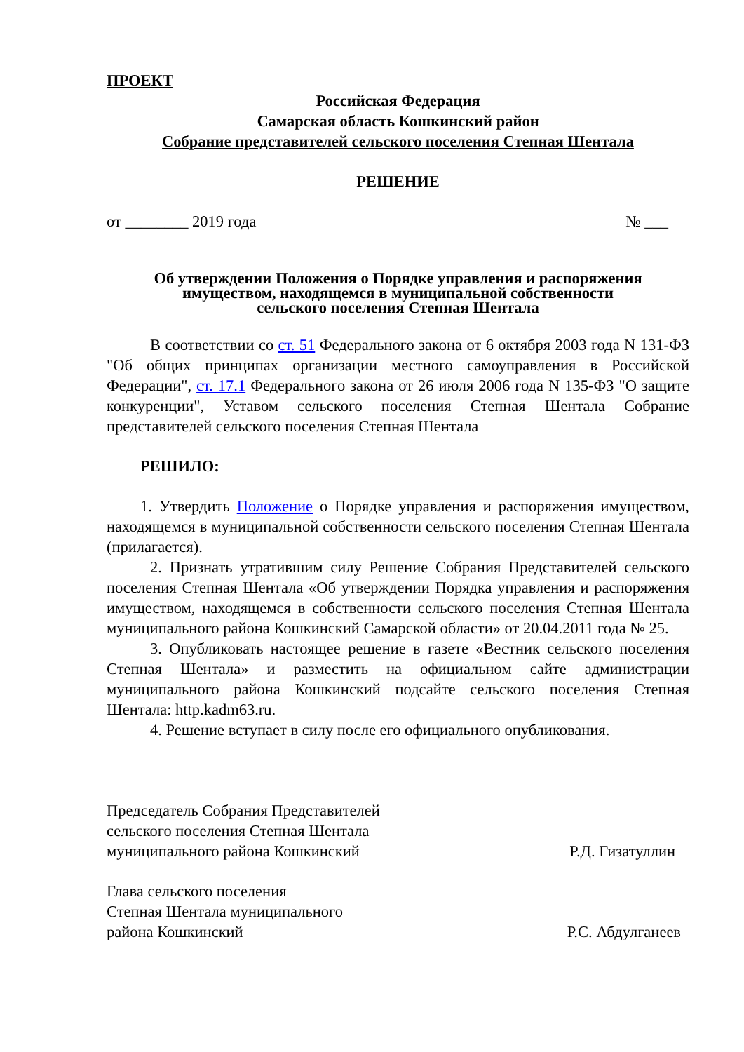ПРОЕКТ
Российская Федерация
Самарская область Кошкинский район
Собрание представителей сельского поселения Степная Шентала
РЕШЕНИЕ
от ________ 2019 года № ___
Об утверждении Положения о Порядке управления и распоряжения имуществом, находящемся в муниципальной собственности
сельского поселения Степная Шентала
В соответствии со ст. 51 Федерального закона от 6 октября 2003 года N 131-ФЗ "Об общих принципах организации местного самоуправления в Российской Федерации", ст. 17.1 Федерального закона от 26 июля 2006 года N 135-ФЗ "О защите конкуренции", Уставом сельского поселения Степная Шентала Собрание представителей сельского поселения Степная Шентала
РЕШИЛО:
1. Утвердить Положение о Порядке управления и распоряжения имуществом, находящемся в муниципальной собственности сельского поселения Степная Шентала (прилагается).
2. Признать утратившим силу Решение Собрания Представителей сельского поселения Степная Шентала «Об утверждении Порядка управления и распоряжения имуществом, находящемся в собственности сельского поселения Степная Шентала муниципального района Кошкинский Самарской области» от 20.04.2011 года № 25.
3. Опубликовать настоящее решение в газете «Вестник сельского поселения Степная Шентала» и разместить на официальном сайте администрации муниципального района Кошкинский подсайте сельского поселения Степная Шентала: http.kadm63.ru.
4. Решение вступает в силу после его официального опубликования.
Председатель Собрания Представителей
сельского поселения Степная Шентала
муниципального района Кошкинский Р.Д. Гизатуллин
Глава сельского поселения
Степная Шентала муниципального
района Кошкинский Р.С. Абдулганеев